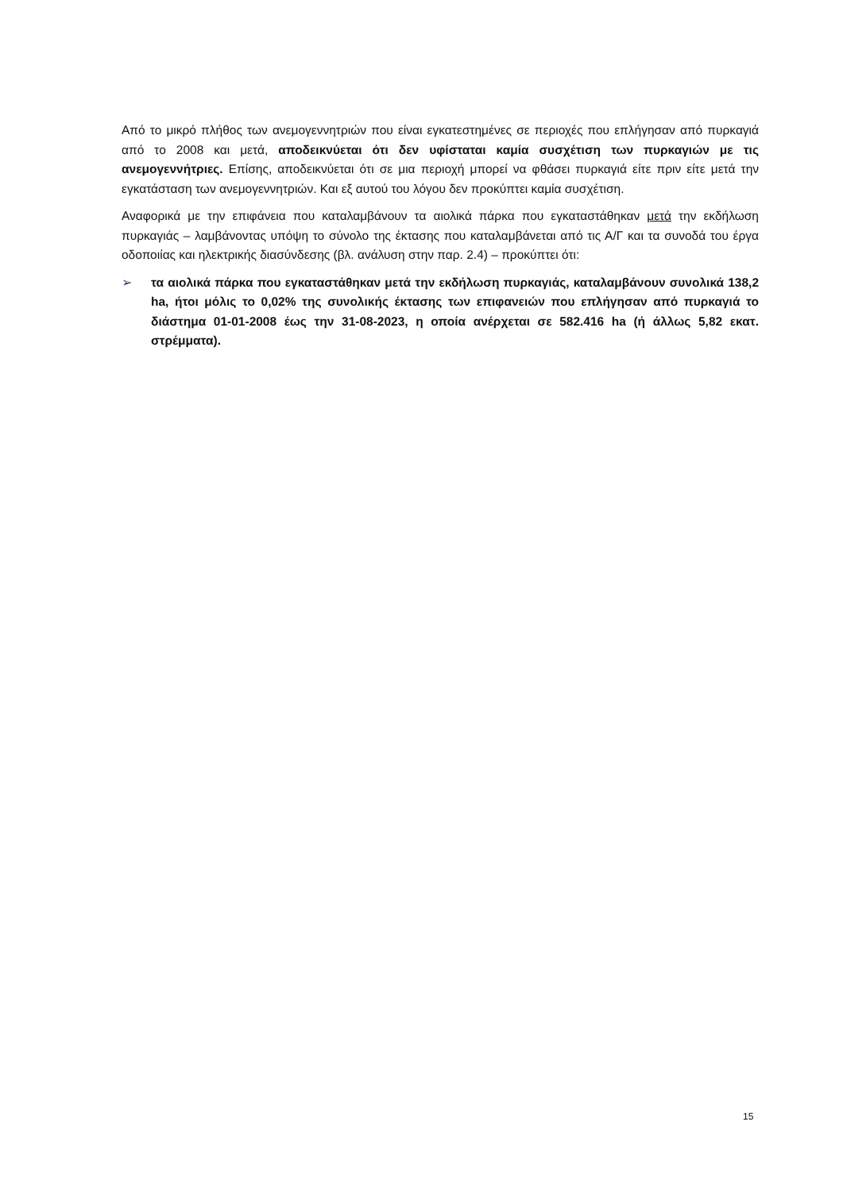Από το μικρό πλήθος των ανεμογεννητριών που είναι εγκατεστημένες σε περιοχές που επλήγησαν από πυρκαγιά από το 2008 και μετά, αποδεικνύεται ότι δεν υφίσταται καμία συσχέτιση των πυρκαγιών με τις ανεμογεννήτριες. Επίσης, αποδεικνύεται ότι σε μια περιοχή μπορεί να φθάσει πυρκαγιά είτε πριν είτε μετά την εγκατάσταση των ανεμογεννητριών. Και εξ αυτού του λόγου δεν προκύπτει καμία συσχέτιση.
Αναφορικά με την επιφάνεια που καταλαμβάνουν τα αιολικά πάρκα που εγκαταστάθηκαν μετά την εκδήλωση πυρκαγιάς – λαμβάνοντας υπόψη το σύνολο της έκτασης που καταλαμβάνεται από τις Α/Γ και τα συνοδά του έργα οδοποιίας και ηλεκτρικής διασύνδεσης (βλ. ανάλυση στην παρ. 2.4) – προκύπτει ότι:
➢ τα αιολικά πάρκα που εγκαταστάθηκαν μετά την εκδήλωση πυρκαγιάς, καταλαμβάνουν συνολικά 138,2 ha, ήτοι μόλις το 0,02% της συνολικής έκτασης των επιφανειών που επλήγησαν από πυρκαγιά το διάστημα 01-01-2008 έως την 31-08-2023, η οποία ανέρχεται σε 582.416 ha (ή άλλως 5,82 εκατ. στρέμματα).
15